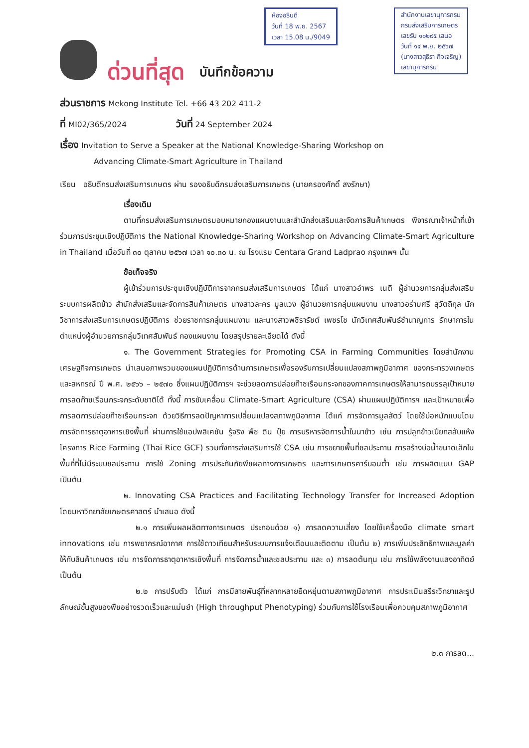ห้องอธิบดี
วันที่ 18 พ.ย. 2567
เวลา 15.08 น./9049
สำนักงานเลขานุการกรม
กรมส่งเสริมการเกษตร
เลขรับ ๑๐๒๙๕ เสนอ
วันที่ ๑๔ พ.ย. ๒๕๖๗
(นางสาวสุธิรา กิจเจริญ)
เลขานุการกรม
ด่วนที่สุด บันทึกข้อความ
ส่วนราชการ Mekong Institute Tel. +66 43 202 411-2
ที่ MI02/365/2024 วันที่ 24 September 2024
เรื่อง Invitation to Serve a Speaker at the National Knowledge-Sharing Workshop on
Advancing Climate-Smart Agriculture in Thailand
เรียน อธิบดีกรมส่งเสริมการเกษตร ผ่าน รองอธิบดีกรมส่งเสริมการเกษตร (นายครองศักดิ์ สงรักษา)
เรื่องเดิม
ตามที่กรมส่งเสริมการเกษตรมอบหมายกองแผนงานและสำนักส่งเสริมและจัดการสินค้าเกษตร พิจารณาเจ้าหน้าที่เข้าร่วมการประชุมเชิงปฏิบัติการ the National Knowledge-Sharing Workshop on Advancing Climate-Smart Agriculture in Thailand เมื่อวันที่ ๓๐ ตุลาคม ๒๕๖๗ เวลา ๑๐.๓๐ น. ณ โรงแรม Centara Grand Ladprao กรุงเทพฯ นั้น
ข้อเท็จจริง
ผู้เข้าร่วมการประชุมเชิงปฏิบัติการจากกรมส่งเสริมการเกษตร ได้แก่ นางสาวอำพร เนติ ผู้อำนวยการกลุ่มส่งเสริมระบบการผลิตข้าว สำนักส่งเสริมและจัดการสินค้าเกษตร นางสาวละคร มูลแวง ผู้อำนวยการกลุ่มแผนงาน นางสาวอร่ามศรี สุวัตถิกุล นักวิชาการส่งเสริมการเกษตรปฏิบัติการ ช่วยราชการกลุ่มแผนงาน และนางสาวพชิรารัชต์ เพชรโช นักวิเทศสัมพันธ์ชำนาญการ รักษาการในตำแหน่งผู้อำนวยการกลุ่มวิเทศสัมพันธ์ กองแผนงาน โดยสรุปรายละเอียดได้ ดังนี้
๑. The Government Strategies for Promoting CSA in Farming Communities โดยสำนักงานเศรษฐกิจการเกษตร นำเสนอภาพรวมของแผนปฏิบัติการด้านการเกษตรเพื่อรองรับการเปลี่ยนแปลงสภาพภูมิอากาศ ของกระทรวงเกษตรและสหกรณ์ ปี พ.ศ. ๒๕๖๖ – ๒๕๗๐ ซึ่งแผนปฏิบัติการฯ จะช่วยลดการปล่อยก๊าซเรือนกระจกของภาคการเกษตรให้สามารถบรรลุเป้าหมายการลดก๊าซเรือนกระจกระดับชาติได้ ทั้งนี้ การขับเคลื่อน Climate-Smart Agriculture (CSA) ผ่านแผนปฏิบัติการฯ และเป้าหมายเพื่อการลดการปล่อยก๊าซเรือนกระจก ด้วยวิธีการลดปัญหาการเปลี่ยนแปลงสภาพภูมิอากาศ ได้แก่ การจัดการมูลสัตว์ โดยใช้บ่อหมักแบบโดม การจัดการธาตุอาหารเชิงพื้นที่ ผ่านการใช้แอปพลิเคชัน รู้จริง พืช ดิน ปุ๋ย การบริหารจัดการน้ำในนาข้าว เช่น การปลูกข้าวเปียกสลับแห้ง โครงการ Rice Farming (Thai Rice GCF) รวมทั้งการส่งเสริมการใช้ CSA เช่น การขยายพื้นที่ชลประทาน การสร้างบ่อน้ำขนาดเล็กในพื้นที่ที่ไม่มีระบบชลประทาน การใช้ Zoning การประกันภัยพืชผลทางการเกษตร และการเกษตรคาร์บอนต่ำ เช่น การผลิตแบบ GAP เป็นต้น
๒. Innovating CSA Practices and Facilitating Technology Transfer for Increased Adoption โดยมหาวิทยาลัยเกษตรศาสตร์ นำเสนอ ดังนี้
๒.๑ การเพิ่มผลผลิตทางการเกษตร ประกอบด้วย ๑) การลดความเสี่ยง โดยใช้เครื่องมือ climate smart innovations เช่น การพยากรณ์อากาศ การใช้ดาวเทียมสำหรับระบบการแจ้งเตือนและติดตาม เป็นต้น ๒) การเพิ่มประสิทธิภาพและมูลค่าให้กับสินค้าเกษตร เช่น การจัดการธาตุอาหารเชิงพื้นที่ การจัดการน้ำและชลประทาน และ ๓) การลดต้นทุน เช่น การใช้พลังงานแสงอาทิตย์ เป็นต้น
๒.๒ การปรับตัว ได้แก่ การมีสายพันธุ์ที่หลากหลายยืดหยุ่นตามสภาพภูมิอากาศ การประเมินสรีระวิทยาและรูปลักษณ์ขั้นสูงของพืชอย่างรวดเร็วและแม่นยำ (High throughput Phenotyping) ร่วมกับการใช้โรงเรือนเพื่อควบคุมสภาพภูมิอากาศ
๒.๓ การลด...